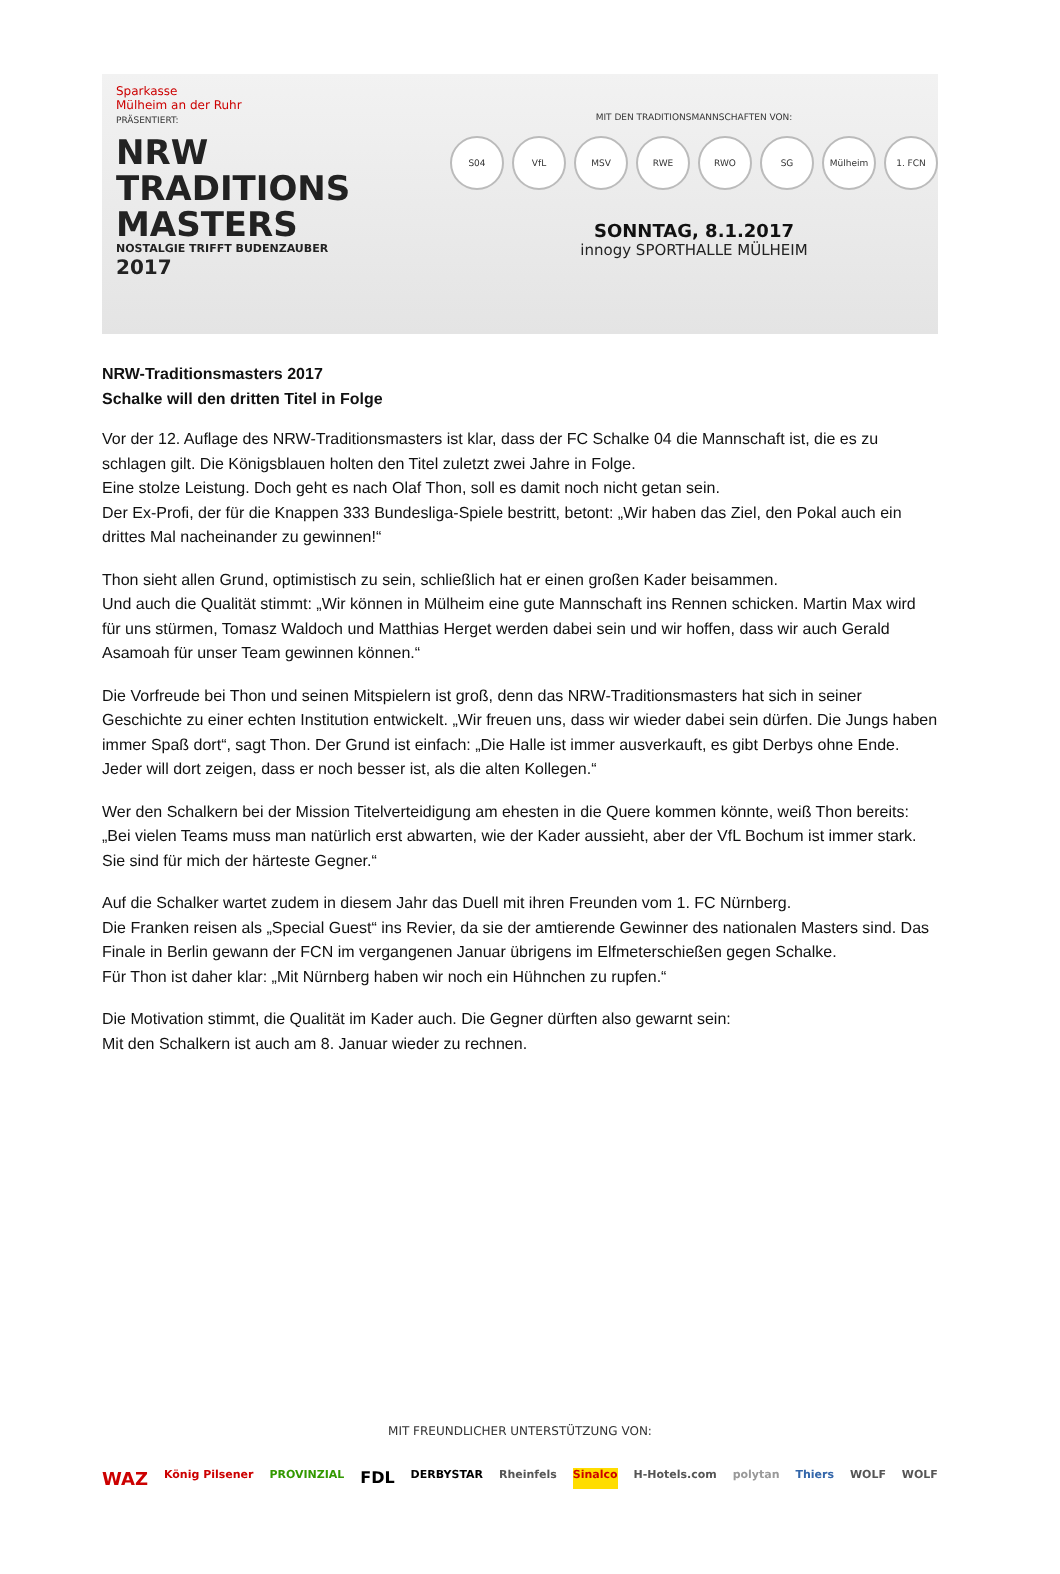Sparkasse
Mülheim an der Ruhr
PRÄSENTIERT:
NRW
TRADITIONS
MASTERS
NOSTALGIE TRIFFT BUDENZAUBER
2017
MIT DEN TRADITIONSMANNSCHAFTEN VON:
S04 VfL MSV RWE RWO SG Mülheim 1. FCN
SONNTAG, 8.1.2017
innogy SPORTHALLE MÜLHEIM
NRW-Traditionsmasters 2017
Schalke will den dritten Titel in Folge
Vor der 12. Auflage des NRW-Traditionsmasters ist klar, dass der FC Schalke 04 die Mannschaft ist, die es zu schlagen gilt. Die Königsblauen holten den Titel zuletzt zwei Jahre in Folge.
Eine stolze Leistung. Doch geht es nach Olaf Thon, soll es damit noch nicht getan sein.
Der Ex-Profi, der für die Knappen 333 Bundesliga-Spiele bestritt, betont: „Wir haben das Ziel, den Pokal auch ein drittes Mal nacheinander zu gewinnen!“
Thon sieht allen Grund, optimistisch zu sein, schließlich hat er einen großen Kader beisammen.
Und auch die Qualität stimmt: „Wir können in Mülheim eine gute Mannschaft ins Rennen schicken. Martin Max wird für uns stürmen, Tomasz Waldoch und Matthias Herget werden dabei sein und wir hoffen, dass wir auch Gerald Asamoah für unser Team gewinnen können.“
Die Vorfreude bei Thon und seinen Mitspielern ist groß, denn das NRW-Traditionsmasters hat sich in seiner Geschichte zu einer echten Institution entwickelt. „Wir freuen uns, dass wir wieder dabei sein dürfen. Die Jungs haben immer Spaß dort“, sagt Thon. Der Grund ist einfach: „Die Halle ist immer ausverkauft, es gibt Derbys ohne Ende. Jeder will dort zeigen, dass er noch besser ist, als die alten Kollegen.“
Wer den Schalkern bei der Mission Titelverteidigung am ehesten in die Quere kommen könnte, weiß Thon bereits: „Bei vielen Teams muss man natürlich erst abwarten, wie der Kader aussieht, aber der VfL Bochum ist immer stark. Sie sind für mich der härteste Gegner.“
Auf die Schalker wartet zudem in diesem Jahr das Duell mit ihren Freunden vom 1. FC Nürnberg.
Die Franken reisen als „Special Guest“ ins Revier, da sie der amtierende Gewinner des nationalen Masters sind. Das Finale in Berlin gewann der FCN im vergangenen Januar übrigens im Elfmeterschießen gegen Schalke.
Für Thon ist daher klar: „Mit Nürnberg haben wir noch ein Hühnchen zu rupfen.“
Die Motivation stimmt, die Qualität im Kader auch. Die Gegner dürften also gewarnt sein:
Mit den Schalkern ist auch am 8. Januar wieder zu rechnen.
MIT FREUNDLICHER UNTERSTÜTZUNG VON:
WAZ König Pilsener PROVINZIAL FDL DERBYSTAR Rheinfels Sinalco H-Hotels.com polytan Thiers WOLF WOLF